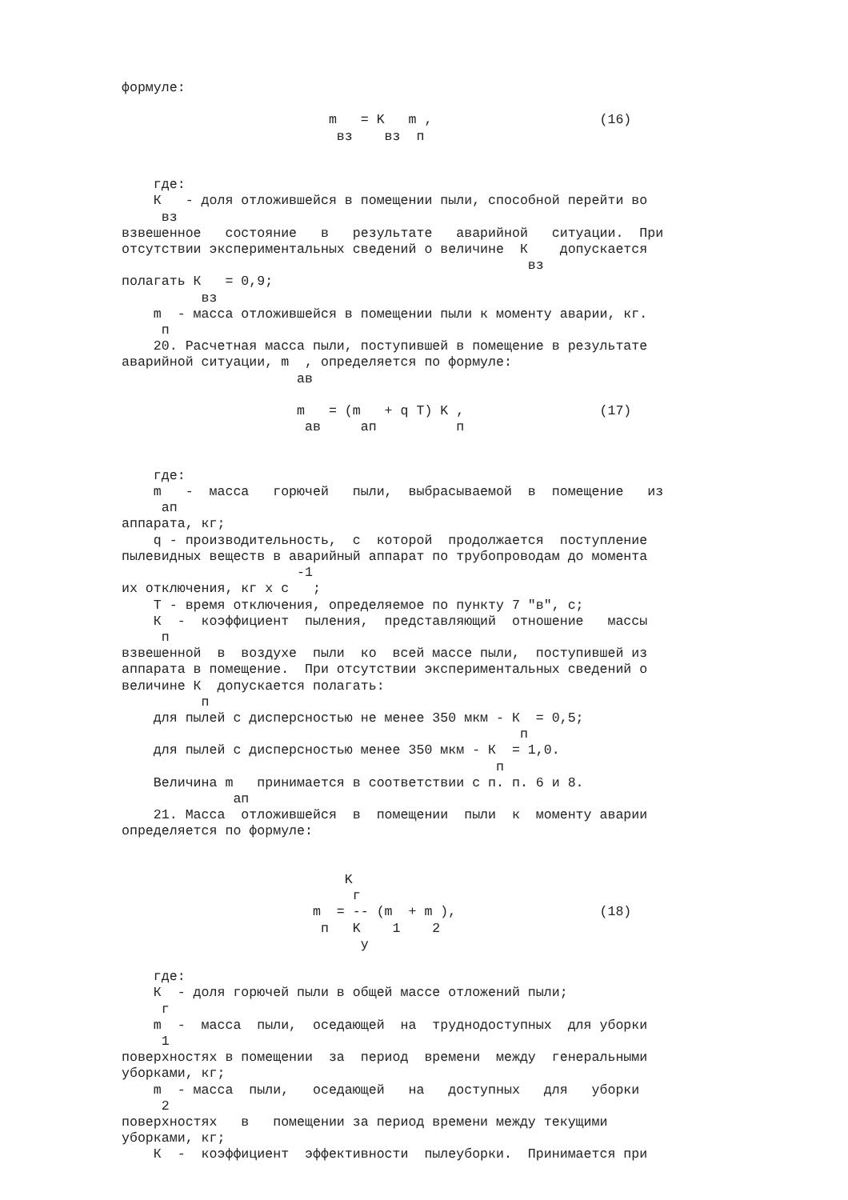формуле:

                          m   = K   m ,                     (16)
                           вз    вз  п


    где:
    К   - доля отложившейся в помещении пыли, способной перейти во
     вз
взвешенное   состояние   в   результате   аварийной   ситуации.  При
отсутствии экспериментальных сведений о величине  К    допускается
                                                   вз
полагать К   = 0,9;
          вз
    m  - масса отложившейся в помещении пыли к моменту аварии, кг.
     п
    20. Расчетная масса пыли, поступившей в помещение в результате
аварийной ситуации, m  , определяется по формуле:
                      ав

                      m   = (m   + q T) K ,                 (17)
                       ав     ап          п


    где:
    m   -  масса   горючей   пыли,  выбрасываемой  в  помещение   из
     ап
аппарата, кг;
    q - производительность,  с  которой  продолжается  поступление
пылевидных веществ в аварийный аппарат по трубопроводам до момента
                      -1
их отключения, кг x с   ;
    Т - время отключения, определяемое по пункту 7 "в", с;
    К  -  коэффициент  пыления,  представляющий  отношение   массы
     п
взвешенной  в  воздухе  пыли  ко  всей массе пыли,  поступившей из
аппарата в помещение.  При отсутствии экспериментальных сведений о
величине К  допускается полагать:
          п
    для пылей с дисперсностью не менее 350 мкм - К  = 0,5;
                                                  п
    для пылей с дисперсностью менее 350 мкм - К  = 1,0.
                                               п
    Величина m   принимается в соответствии с п. п. 6 и 8.
              ап
    21. Масса  отложившейся  в  помещении  пыли  к  моменту аварии
определяется по формуле:


                            K
                             г
                        m  = -- (m  + m ),                  (18)
                         п   K    1    2
                              у

    где:
    К  - доля горючей пыли в общей массе отложений пыли;
     г
    m  -  масса  пыли,  оседающей  на  труднодоступных  для уборки
     1
поверхностях в помещении  за  период  времени  между  генеральными
уборками, кг;
    m  - масса  пыли,   оседающей   на   доступных   для   уборки
     2
поверхностях   в   помещении за период времени между текущими
уборками, кг;
    К  -  коэффициент  эффективности  пылеуборки.  Принимается при